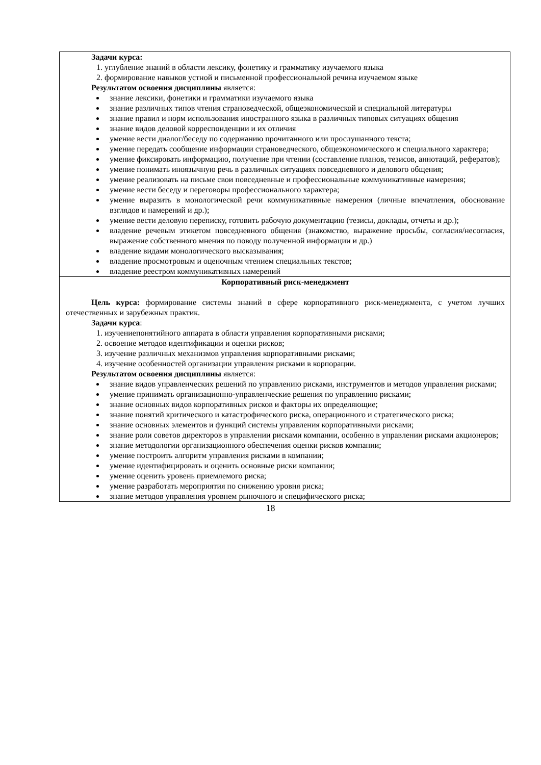| Задачи курса: 1. углубление знаний в области лексику, фонетику и грамматику изучаемого языка 2. формирование навыков устной и письменной профессиональной речина изучаемом языке Результатом освоения дисциплины является: знание лексики, фонетики и грамматики изучаемого языка знание различных типов чтения страноведческой, общеэкономической и специальной литературы знание правил и норм использования иностранного языка в различных типовых ситуациях общения знание видов деловой корреспонденции и их отличия умение вести диалог/беседу по содержанию прочитанного или прослушанного текста; умение передать сообщение информации страноведческого, общеэкономического и специального характера; умение фиксировать информацию, получение при чтении (составление планов, тезисов, аннотаций, рефератов); умение понимать иноязычную речь в различных ситуациях повседневного и делового общения; умение реализовать на письме свои повседневные и профессиональные коммуникативные намерения; умение вести беседу и переговоры профессионального характера; умение выразить в монологической речи коммуникативные намерения (личные впечатления, обоснование взглядов и намерений и др.); умение вести деловую переписку, готовить рабочую документацию (тезисы, доклады, отчеты и др.); владение речевым этикетом повседневного общения (знакомство, выражение просьбы, согласия/несогласия, выражение собственного мнения по поводу полученной информации и др.) владение видами монологического высказывания; владение просмотровым и оценочным чтением специальных текстов; владение реестром коммуникативных намерений |
| Корпоративный риск-менеджмент Цель курса: формирование системы знаний в сфере корпоративного риск-менеджмента, с учетом лучших отечественных и зарубежных практик. Задачи курса : 1. изучениепонятийного аппарата в области управления корпоративными рисками; 2. освоение методов идентификации и оценки рисков; 3. изучение различных механизмов управления корпоративными рисками; 4. изучение особенностей организации управления рисками в корпорации. Результатом освоения дисциплины является: знание видов управленческих решений по управлению рисками, инструментов и методов управления рисками; умение принимать организационно-управленческие решения по управлению рисками; знание основных видов корпоративных рисков и факторы их определяющие; знание понятий критического и катастрофического риска, операционного и стратегического риска; знание основных элементов и функций системы управления корпоративными рисками; знание роли советов директоров в управлении рисками компании, особенно в управлении рисками акционеров; знание методологии организационного обеспечения оценки рисков компании; умение построить алгоритм управления рисками в компании; умение идентифицировать и оценить основные риски компании; умение оценить уровень приемлемого риска; умение разработать мероприятия по снижению уровня риска; знание методов управления уровнем рыночного и специфического риска; |
18